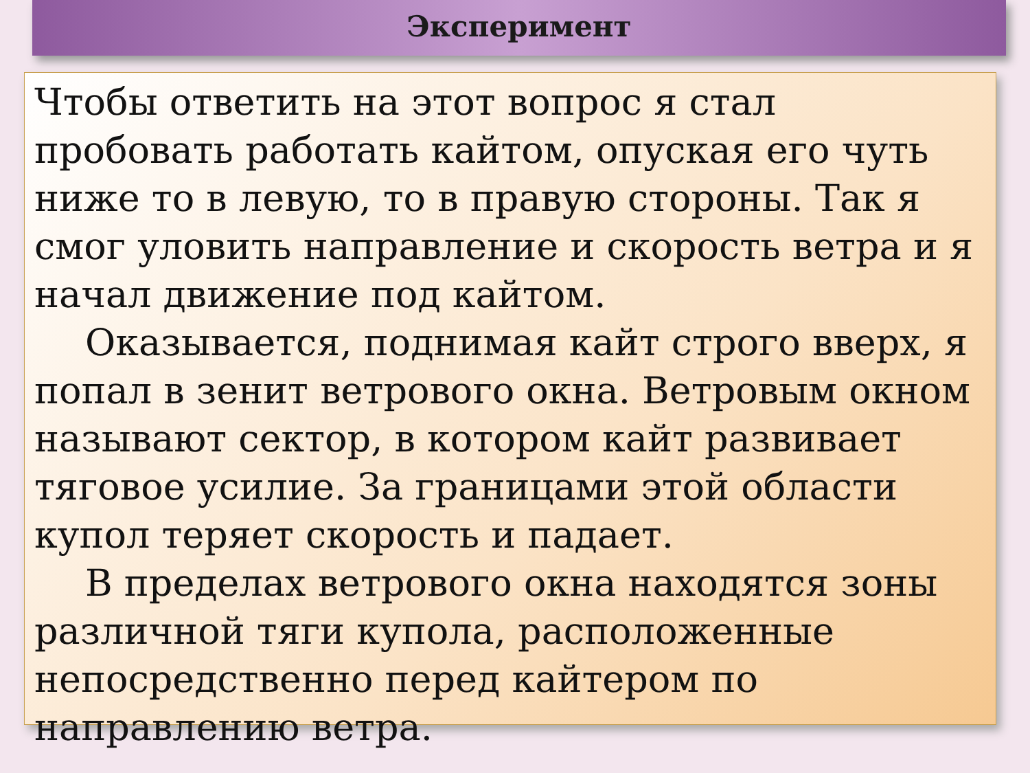Эксперимент
Чтобы ответить на этот вопрос я стал пробовать работать кайтом, опуская его чуть ниже то в левую, то в правую стороны. Так я смог уловить направление и скорость ветра и я начал движение под кайтом.
Оказывается, поднимая кайт строго вверх, я попал в зенит ветрового окна. Ветровым окном называют сектор, в котором кайт развивает тяговое усилие. За границами этой области купол теряет скорость и падает.
В пределах ветрового окна находятся зоны различной тяги купола, расположенные непосредственно перед кайтером по направлению ветра.